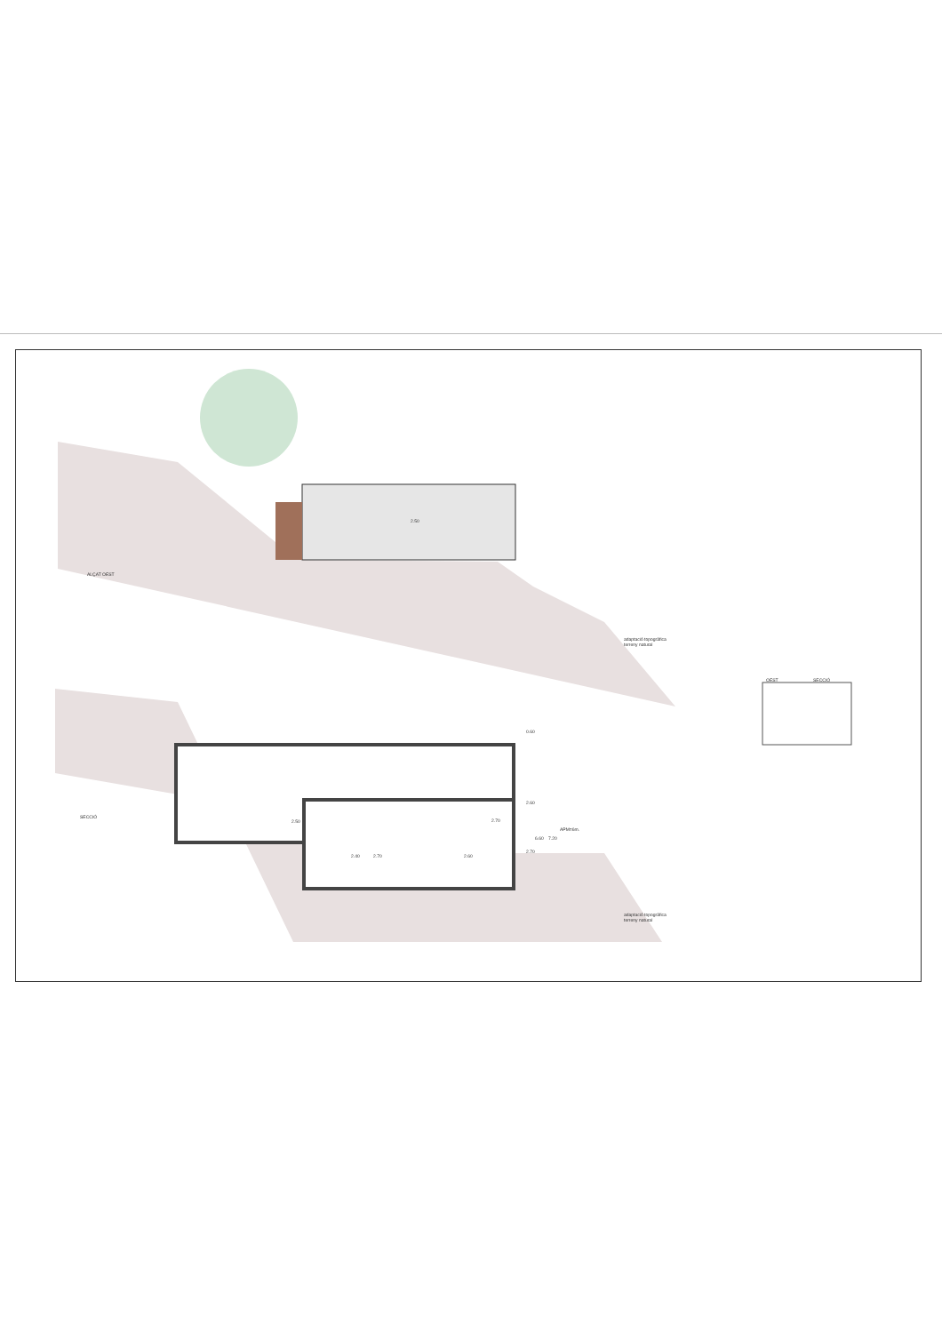ALÇAT OEST
adaptació topogràfica
terreny natural
SECCIÓ
adaptació topogràfica
terreny natural
OEST SECCIÓ
2.50
2.50 2.70
2.40 2.70 2.60
0.60
2.60
6.60 7.20
APM=6m.
2.70